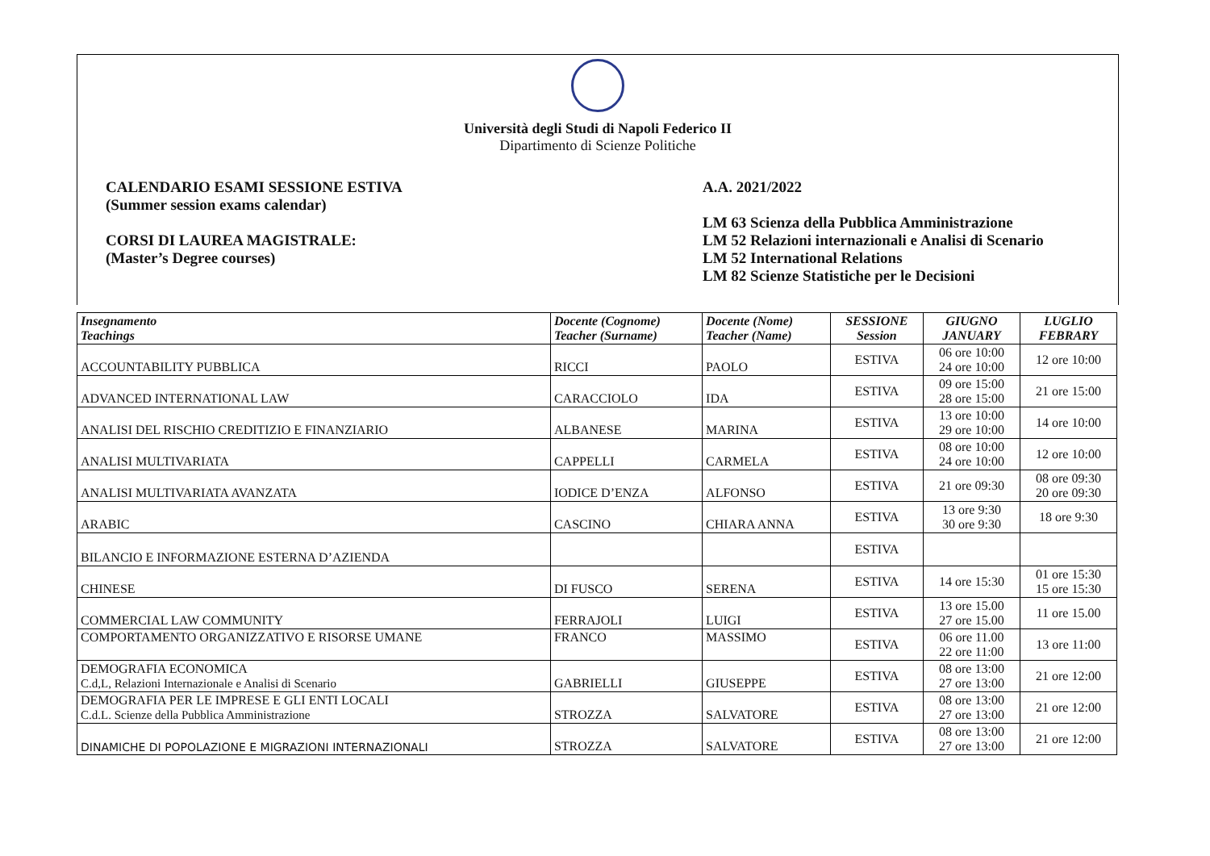Università degli Studi di Napoli Federico II
Dipartimento di Scienze Politiche
CALENDARIO ESAMI SESSIONE ESTIVA
(Summer session exams calendar)
CORSI DI LAUREA MAGISTRALE:
(Master’s Degree courses)
A.A. 2021/2022
LM 63 Scienza della Pubblica Amministrazione
LM 52 Relazioni internazionali e Analisi di Scenario
LM 52 International Relations
LM 82 Scienze Statistiche per le Decisioni
| Insegnamento Teachings | Docente (Cognome) Teacher (Surname) | Docente (Nome) Teacher (Name) | SESSIONE Session | GIUGNO JANUARY | LUGLIO FEBRARY |
| --- | --- | --- | --- | --- | --- |
| ACCOUNTABILITY PUBBLICA | RICCI | PAOLO | ESTIVA | 06 ore 10:00 24 ore 10:00 | 12 ore 10:00 |
| ADVANCED INTERNATIONAL LAW | CARACCIOLO | IDA | ESTIVA | 09 ore 15:00 28 ore 15:00 | 21 ore 15:00 |
| ANALISI DEL RISCHIO CREDITIZIO E FINANZIARIO | ALBANESE | MARINA | ESTIVA | 13 ore 10:00 29 ore 10:00 | 14 ore 10:00 |
| ANALISI MULTIVARIATA | CAPPELLI | CARMELA | ESTIVA | 08 ore 10:00 24 ore 10:00 | 12 ore 10:00 |
| ANALISI MULTIVARIATA AVANZATA | IODICE D’ENZA | ALFONSO | ESTIVA | 21 ore 09:30 | 08 ore 09:30 20 ore 09:30 |
| ARABIC | CASCINO | CHIARA ANNA | ESTIVA | 13 ore 9:30 30 ore 9:30 | 18 ore 9:30 |
| BILANCIO E INFORMAZIONE ESTERNA D’AZIENDA | | | ESTIVA | | |
| CHINESE | DI FUSCO | SERENA | ESTIVA | 14 ore 15:30 | 01 ore 15:30 15 ore 15:30 |
| COMMERCIAL LAW COMMUNITY | FERRAJOLI | LUIGI | ESTIVA | 13 ore 15.00 27 ore 15.00 | 11 ore 15.00 |
| COMPORTAMENTO ORGANIZZATIVO E RISORSE UMANE | FRANCO | MASSIMO | ESTIVA | 06 ore 11.00 22 ore 11:00 | 13 ore 11:00 |
| DEMOGRAFIA ECONOMICA C.d,L, Relazioni Internazionale e Analisi di Scenario | GABRIELLI | GIUSEPPE | ESTIVA | 08 ore 13:00 27 ore 13:00 | 21 ore 12:00 |
| DEMOGRAFIA PER LE IMPRESE E GLI ENTI LOCALI C.d.L. Scienze della Pubblica Amministrazione | STROZZA | SALVATORE | ESTIVA | 08 ore 13:00 27 ore 13:00 | 21 ore 12:00 |
| DINAMICHE DI POPOLAZIONE E MIGRAZIONI INTERNAZIONALI | STROZZA | SALVATORE | ESTIVA | 08 ore 13:00 27 ore 13:00 | 21 ore 12:00 |